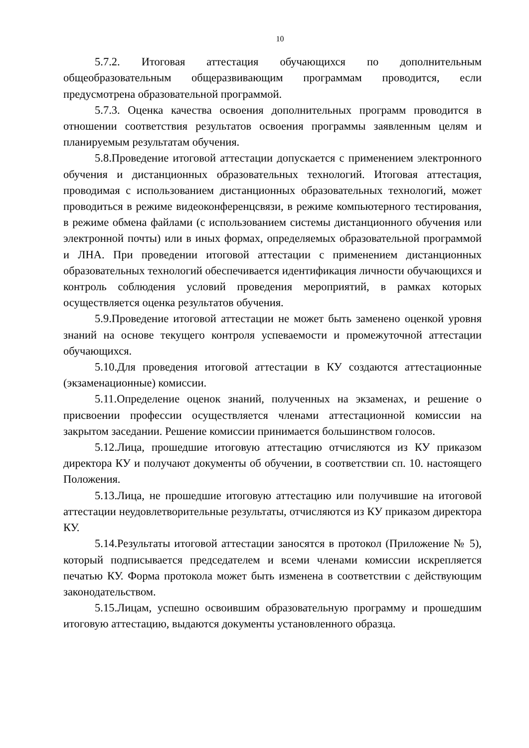10
5.7.2. Итоговая аттестация обучающихся по дополнительным общеобразовательным общеразвивающим программам проводится, если предусмотрена образовательной программой.
5.7.3. Оценка качества освоения дополнительных программ проводится в отношении соответствия результатов освоения программы заявленным целям и планируемым результатам обучения.
5.8.Проведение итоговой аттестации допускается с применением электронного обучения и дистанционных образовательных технологий. Итоговая аттестация, проводимая с использованием дистанционных образовательных технологий, может проводиться в режиме видеоконференцсвязи, в режиме компьютерного тестирования, в режиме обмена файлами (с использованием системы дистанционного обучения или электронной почты) или в иных формах, определяемых образовательной программой и ЛНА. При проведении итоговой аттестации с применением дистанционных образовательных технологий обеспечивается идентификация личности обучающихся и контроль соблюдения условий проведения мероприятий, в рамках которых осуществляется оценка результатов обучения.
5.9.Проведение итоговой аттестации не может быть заменено оценкой уровня знаний на основе текущего контроля успеваемости и промежуточной аттестации обучающихся.
5.10.Для проведения итоговой аттестации в КУ создаются аттестационные (экзаменационные) комиссии.
5.11.Определение оценок знаний, полученных на экзаменах, и решение о присвоении профессии осуществляется членами аттестационной комиссии на закрытом заседании. Решение комиссии принимается большинством голосов.
5.12.Лица, прошедшие итоговую аттестацию отчисляются из КУ приказом директора КУ и получают документы об обучении, в соответствии сп. 10. настоящего Положения.
5.13.Лица, не прошедшие итоговую аттестацию или получившие на итоговой аттестации неудовлетворительные результаты, отчисляются из КУ приказом директора КУ.
5.14.Результаты итоговой аттестации заносятся в протокол (Приложение № 5), который подписывается председателем и всеми членами комиссии искрепляется печатью КУ. Форма протокола может быть изменена в соответствии с действующим законодательством.
5.15.Лицам, успешно освоившим образовательную программу и прошедшим итоговую аттестацию, выдаются документы установленного образца.